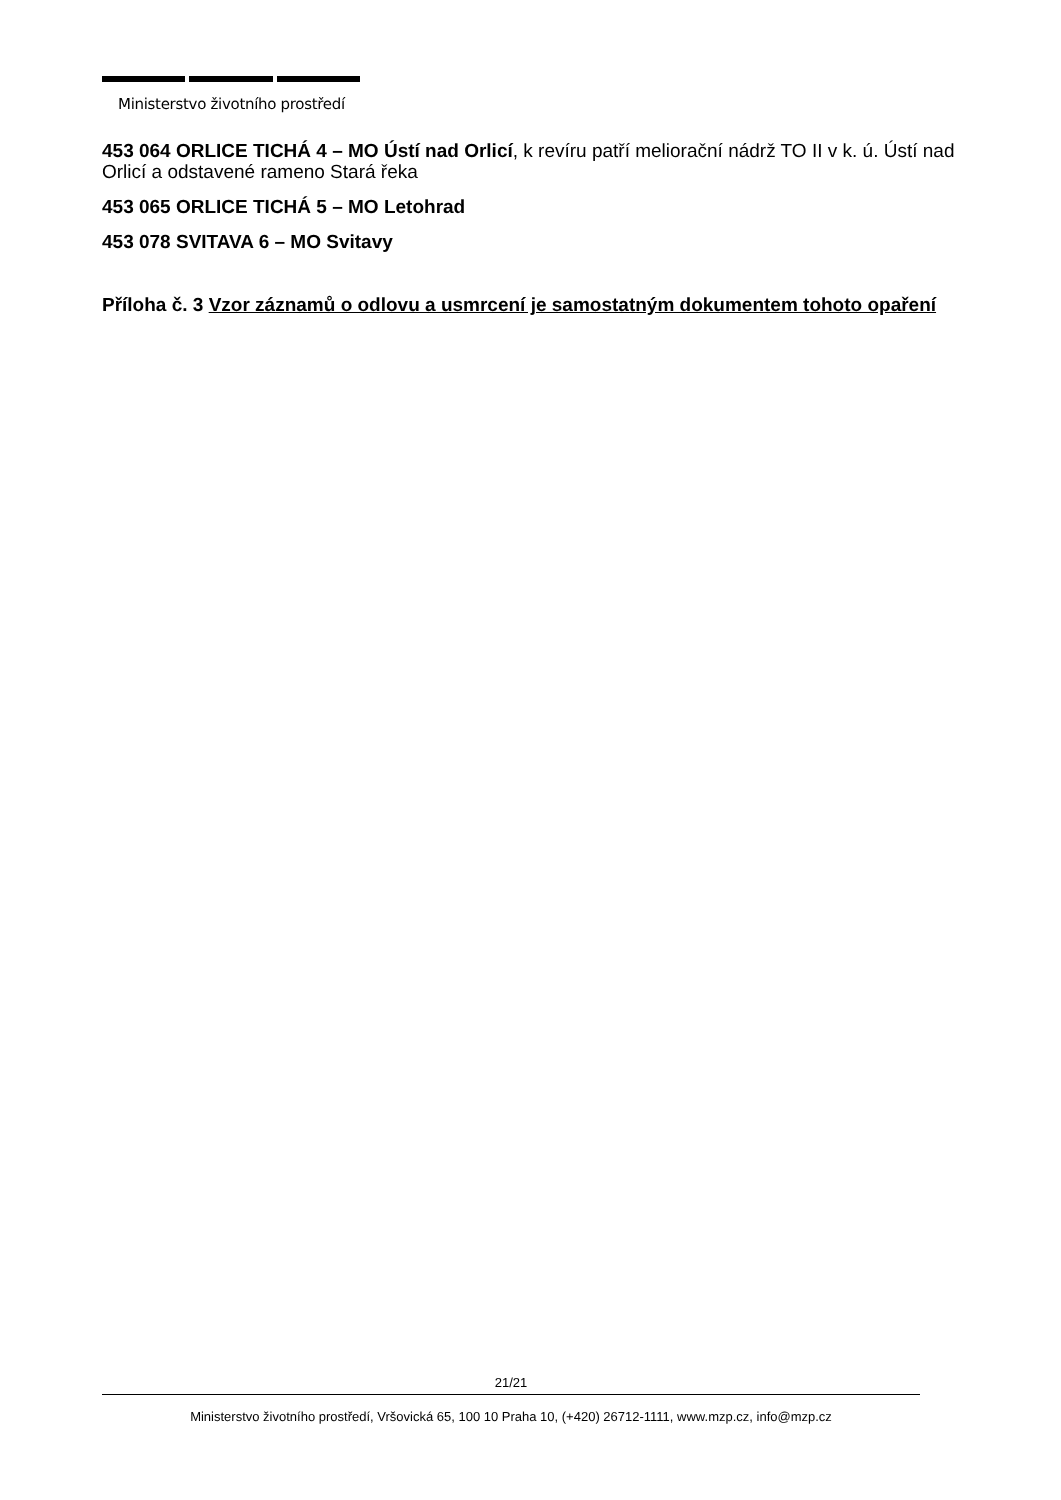Ministerstvo životního prostředí
453 064 ORLICE TICHÁ 4 – MO Ústí nad Orlicí, k revíru patří meliorační nádrž TO II v k. ú. Ústí nad Orlicí a odstavené rameno Stará řeka
453 065 ORLICE TICHÁ 5 – MO Letohrad
453 078 SVITAVA 6 – MO Svitavy
Příloha č. 3 Vzor záznamů o odlovu a usmrcení je samostatným dokumentem tohoto opaření
21/21
Ministerstvo životního prostředí, Vršovická 65, 100 10 Praha 10, (+420) 26712-1111, www.mzp.cz, info@mzp.cz